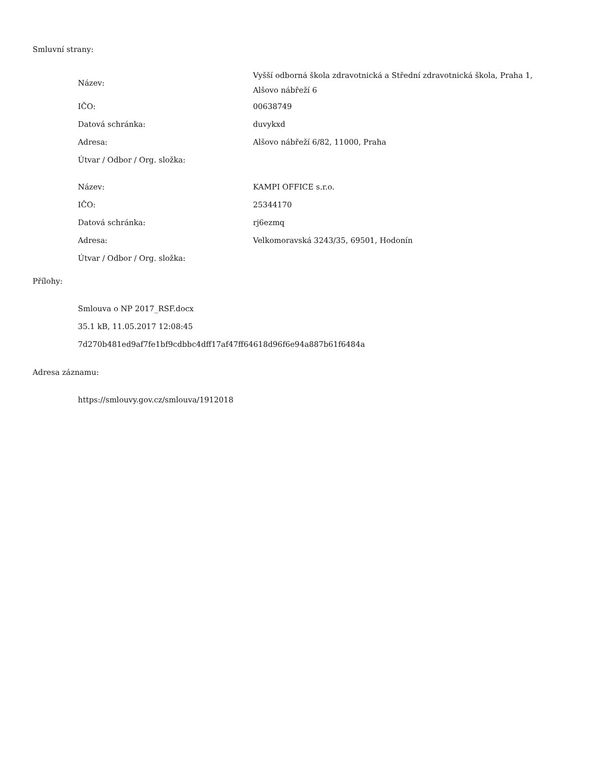Smluvní strany:
| Název: | Vyšší odborná škola zdravotnická a Střední zdravotnická škola, Praha 1, Alšovo nábřeží 6 |
| IČO: | 00638749 |
| Datová schránka: | duvykxd |
| Adresa: | Alšovo nábřeží 6/82, 11000, Praha |
| Útvar / Odbor / Org. složka: | |
| Název: | KAMPI OFFICE s.r.o. |
| IČO: | 25344170 |
| Datová schránka: | rj6ezmq |
| Adresa: | Velkomoravská 3243/35, 69501, Hodonín |
| Útvar / Odbor / Org. složka: | |
Přílohy:
Smlouva o NP 2017_RSF.docx
35.1 kB, 11.05.2017 12:08:45
7d270b481ed9af7fe1bf9cdbbc4dff17af47ff64618d96f6e94a887b61f6484a
Adresa záznamu:
https://smlouvy.gov.cz/smlouva/1912018